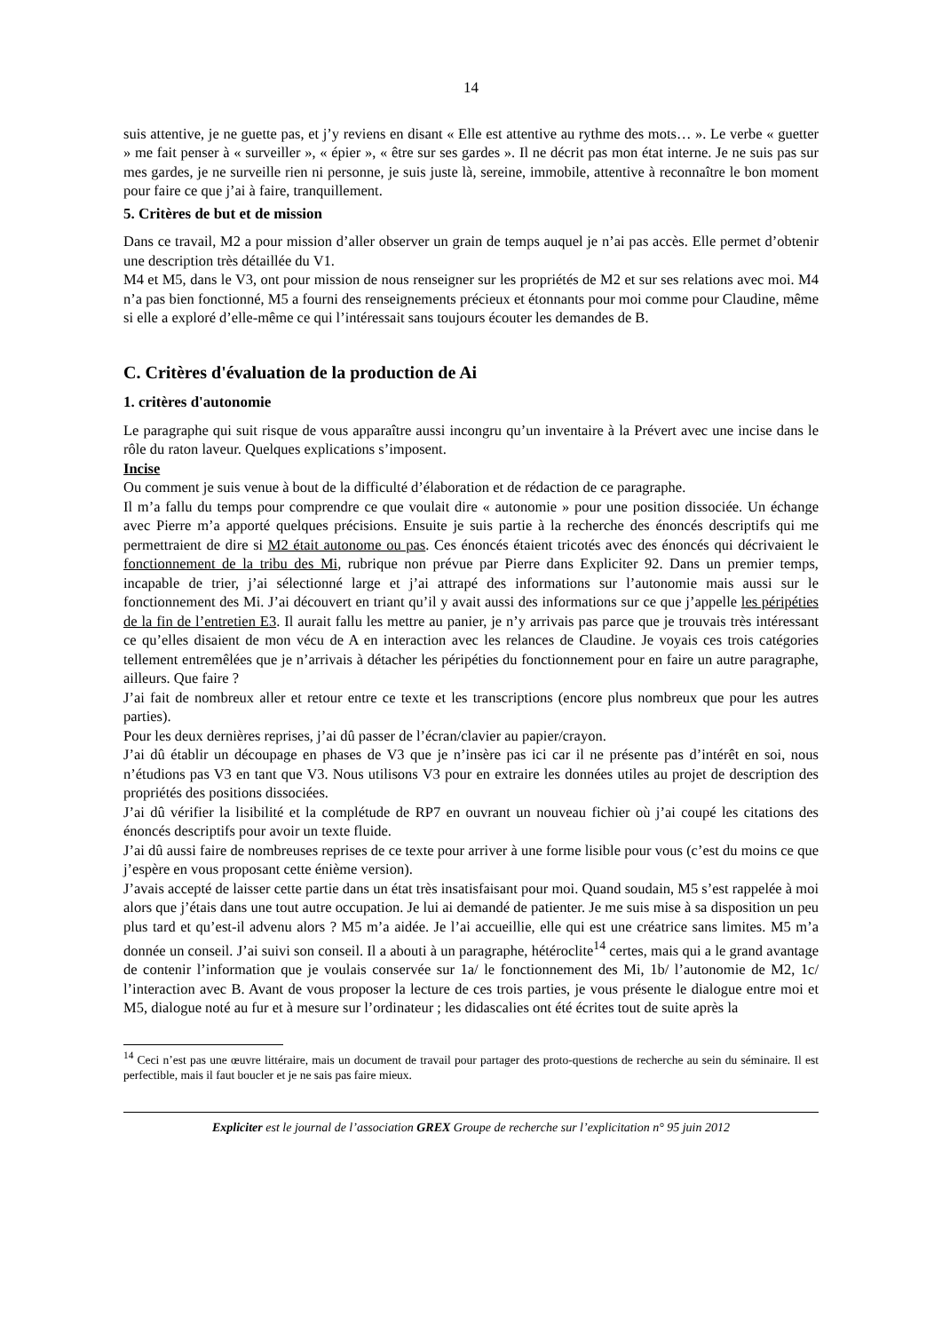14
suis attentive, je ne guette pas, et j’y reviens en disant « Elle est attentive au rythme des mots… ». Le verbe « guetter » me fait penser à « surveiller », « épier », « être sur ses gardes ». Il ne décrit pas mon état interne. Je ne suis pas sur mes gardes, je ne surveille rien ni personne, je suis juste là, sereine, immobile, attentive à reconnaître le bon moment pour faire ce que j’ai à faire, tranquillement.
5. Critères de but et de mission
Dans ce travail, M2 a pour mission d’aller observer un grain de temps auquel je n’ai pas accès. Elle permet d’obtenir une description très détaillée du V1.
M4 et M5, dans le V3, ont pour mission de nous renseigner sur les propriétés de M2 et sur ses relations avec moi. M4 n’a pas bien fonctionné, M5 a fourni des renseignements précieux et étonnants pour moi comme pour Claudine, même si elle a exploré d’elle-même ce qui l’intéressait sans toujours écouter les demandes de B.
C. Critères d'évaluation de la production de Ai
1. critères d'autonomie
Le paragraphe qui suit risque de vous apparaître aussi incongru qu’un inventaire à la Prévert avec une incise dans le rôle du raton laveur. Quelques explications s’imposent.
Incise
Ou comment je suis venue à bout de la difficulté d’élaboration et de rédaction de ce paragraphe.
Il m’a fallu du temps pour comprendre ce que voulait dire « autonomie » pour une position dissociée. Un échange avec Pierre m’a apporté quelques précisions. Ensuite je suis partie à la recherche des énoncés descriptifs qui me permettraient de dire si M2 était autonome ou pas. Ces énoncés étaient tricotés avec des énoncés qui décrivaient le fonctionnement de la tribu des Mi, rubrique non prévue par Pierre dans Expliciter 92. Dans un premier temps, incapable de trier, j’ai sélectionné large et j’ai attrapé des informations sur l’autonomie mais aussi sur le fonctionnement des Mi. J’ai découvert en triant qu’il y avait aussi des informations sur ce que j’appelle les péripéties de la fin de l’entretien E3. Il aurait fallu les mettre au panier, je n’y arrivais pas parce que je trouvais très intéressant ce qu’elles disaient de mon vécu de A en interaction avec les relances de Claudine. Je voyais ces trois catégories tellement entremêlées que je n’arrivais à détacher les péripéties du fonctionnement pour en faire un autre paragraphe, ailleurs. Que faire ?
J’ai fait de nombreux aller et retour entre ce texte et les transcriptions (encore plus nombreux que pour les autres parties).
Pour les deux dernières reprises, j’ai dû passer de l’écran/clavier au papier/crayon.
J’ai dû établir un découpage en phases de V3 que je n’insère pas ici car il ne présente pas d’intérêt en soi, nous n’étudions pas V3 en tant que V3. Nous utilisons V3 pour en extraire les données utiles au projet de description des propriétés des positions dissociées.
J’ai dû vérifier la lisibilité et la complétude de RP7 en ouvrant un nouveau fichier où j’ai coupé les citations des énoncés descriptifs pour avoir un texte fluide.
J’ai dû aussi faire de nombreuses reprises de ce texte pour arriver à une forme lisible pour vous (c’est du moins ce que j’espère en vous proposant cette énième version).
J’avais accepté de laisser cette partie dans un état très insatisfaisant pour moi. Quand soudain, M5 s’est rappelée à moi alors que j’étais dans une tout autre occupation. Je lui ai demandé de patienter. Je me suis mise à sa disposition un peu plus tard et qu’est-il advenu alors ? M5 m’a aidée. Je l’ai accueillie, elle qui est une créatrice sans limites. M5 m’a donnée un conseil. J’ai suivi son conseil. Il a abouti à un paragraphe, hétéroclite<sup>14</sup> certes, mais qui a le grand avantage de contenir l’information que je voulais conservée sur 1a/ le fonctionnement des Mi, 1b/ l’autonomie de M2, 1c/ l’interaction avec B. Avant de vous proposer la lecture de ces trois parties, je vous présente le dialogue entre moi et M5, dialogue noté au fur et à mesure sur l’ordinateur ; les didascalies ont été écrites tout de suite après la
<sup>14</sup> Ceci n’est pas une œuvre littéraire, mais un document de travail pour partager des proto-questions de recherche au sein du séminaire. Il est perfectible, mais il faut boucler et je ne sais pas faire mieux.
Expliciter est le journal de l’association GREX Groupe de recherche sur l’explicitation n° 95 juin 2012